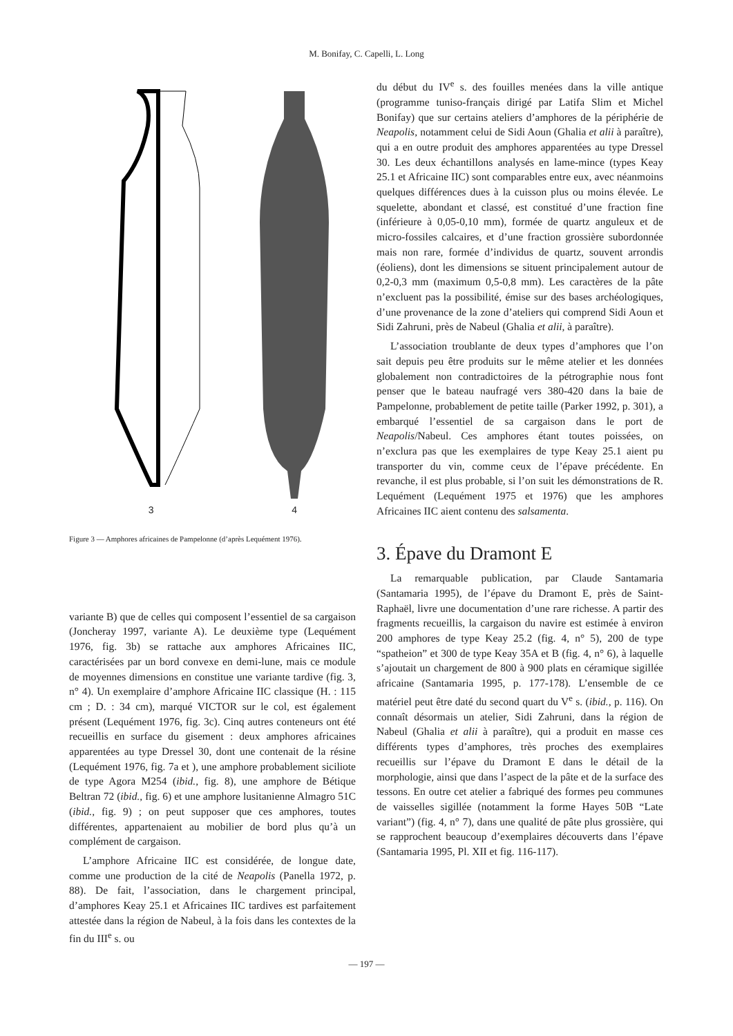M. Bonifay, C. Capelli, L. Long
3
4
Figure 3 — Amphores africaines de Pampelonne (d’après Lequément 1976).
variante B) que de celles qui composent l’essentiel de sa cargaison (Joncheray 1997, variante A). Le deuxième type (Lequément 1976, fig. 3b) se rattache aux amphores Africaines IIC, caractérisées par un bord convexe en demi-lune, mais ce module de moyennes dimensions en constitue une variante tardive (fig. 3, n° 4). Un exemplaire d’amphore Africaine IIC classique (H. : 115 cm ; D. : 34 cm), marqué VICTOR sur le col, est également présent (Lequément 1976, fig. 3c). Cinq autres conteneurs ont été recueillis en surface du gisement : deux amphores africaines apparentées au type Dressel 30, dont une contenait de la résine (Lequément 1976, fig. 7a et ), une amphore probablement siciliote de type Agora M254 (ibid., fig. 8), une amphore de Bétique Beltran 72 (ibid., fig. 6) et une amphore lusitanienne Almagro 51C (ibid., fig. 9) ; on peut supposer que ces amphores, toutes différentes, appartenaient au mobilier de bord plus qu’à un complément de cargaison.
L’amphore Africaine IIC est considérée, de longue date, comme une production de la cité de Neapolis (Panella 1972, p. 88). De fait, l’association, dans le chargement principal, d’amphores Keay 25.1 et Africaines IIC tardives est parfaitement attestée dans la région de Nabeul, à la fois dans les contextes de la fin du III<sup>e</sup> s. ou
du début du IV<sup>e</sup> s. des fouilles menées dans la ville antique (programme tuniso-français dirigé par Latifa Slim et Michel Bonifay) que sur certains ateliers d’amphores de la périphérie de Neapolis, notamment celui de Sidi Aoun (Ghalia et alii à paraître), qui a en outre produit des amphores apparentées au type Dressel 30. Les deux échantillons analysés en lame-mince (types Keay 25.1 et Africaine IIC) sont comparables entre eux, avec néanmoins quelques différences dues à la cuisson plus ou moins élevée. Le squelette, abondant et classé, est constitué d’une fraction fine (inférieure à 0,05-0,10 mm), formée de quartz anguleux et de micro-fossiles calcaires, et d’une fraction grossière subordonnée mais non rare, formée d’individus de quartz, souvent arrondis (éoliens), dont les dimensions se situent principalement autour de 0,2-0,3 mm (maximum 0,5-0,8 mm). Les caractères de la pâte n’excluent pas la possibilité, émise sur des bases archéologiques, d’une provenance de la zone d’ateliers qui comprend Sidi Aoun et Sidi Zahruni, près de Nabeul (Ghalia et alii, à paraître).
L’association troublante de deux types d’amphores que l’on sait depuis peu être produits sur le même atelier et les données globalement non contradictoires de la pétrographie nous font penser que le bateau naufragé vers 380-420 dans la baie de Pampelonne, probablement de petite taille (Parker 1992, p. 301), a embarqué l’essentiel de sa cargaison dans le port de Neapolis/Nabeul. Ces amphores étant toutes poissées, on n’exclura pas que les exemplaires de type Keay 25.1 aient pu transporter du vin, comme ceux de l’épave précédente. En revanche, il est plus probable, si l’on suit les démonstrations de R. Lequément (Lequément 1975 et 1976) que les amphores Africaines IIC aient contenu des salsamenta.
3. Épave du Dramont E
La remarquable publication, par Claude Santamaria (Santamaria 1995), de l’épave du Dramont E, près de Saint-Raphaël, livre une documentation d’une rare richesse. A partir des fragments recueillis, la cargaison du navire est estimée à environ 200 amphores de type Keay 25.2 (fig. 4, n° 5), 200 de type “spatheion” et 300 de type Keay 35A et B (fig. 4, n° 6), à laquelle s’ajoutait un chargement de 800 à 900 plats en céramique sigillée africaine (Santamaria 1995, p. 177-178). L’ensemble de ce matériel peut être daté du second quart du V<sup>e</sup> s. (ibid., p. 116). On connaît désormais un atelier, Sidi Zahruni, dans la région de Nabeul (Ghalia et alii à paraître), qui a produit en masse ces différents types d’amphores, très proches des exemplaires recueillis sur l’épave du Dramont E dans le détail de la morphologie, ainsi que dans l’aspect de la pâte et de la surface des tessons. En outre cet atelier a fabriqué des formes peu communes de vaisselles sigillée (notamment la forme Hayes 50B “Late variant”) (fig. 4, n° 7), dans une qualité de pâte plus grossière, qui se rapprochent beaucoup d’exemplaires découverts dans l’épave (Santamaria 1995, Pl. XII et fig. 116-117).
— 197 —